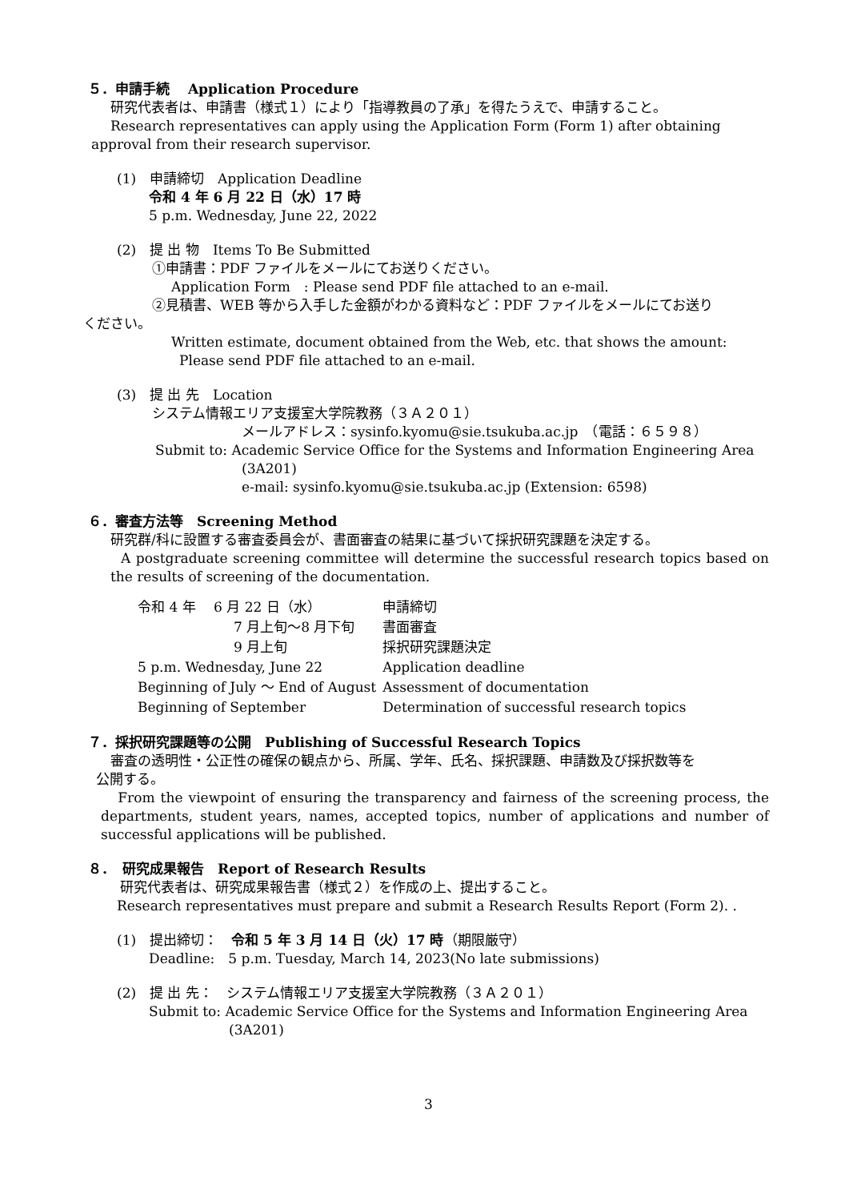５．申請手続　 Application Procedure
研究代表者は、申請書（様式１）により「指導教員の了承」を得たうえで、申請すること。
Research representatives can apply using the Application Form (Form 1) after obtaining
approval from their research supervisor.
(1)　申請締切　Application Deadline
令和 4 年 6 月 22 日（水）17 時
5 p.m. Wednesday, June 22, 2022
(2)　提 出 物　Items To Be Submitted
①申請書：PDF ファイルをメールにてお送りください。
Application Form　: Please send PDF file attached to an e-mail.
②見積書、WEB 等から入手した金額がわかる資料など：PDF ファイルをメールにてお送り
ください。
Written estimate, document obtained from the Web, etc. that shows the amount:
Please send PDF file attached to an e-mail.
(3)　提 出 先　Location
システム情報エリア支援室大学院教務（３Ａ２０１）
メールアドレス：sysinfo.kyomu@sie.tsukuba.ac.jp　（電話：６５９８）
Submit to: Academic Service Office for the Systems and Information Engineering Area
(3A201)
e-mail: sysinfo.kyomu@sie.tsukuba.ac.jp (Extension: 6598)
６．審査方法等　Screening Method
研究群/科に設置する審査委員会が、書面審査の結果に基づいて採択研究課題を決定する。
A postgraduate screening committee will determine the successful research topics based on the results of screening of the documentation.
| 令和 4 年 6 月 22 日（水） | 申請締切 |
| 7 月上旬〜8 月下旬 | 書面審査 |
| 9 月上旬 | 採択研究課題決定 |
| 5 p.m. Wednesday, June 22 | Application deadline |
| Beginning of July ～ End of August | Assessment of documentation |
| Beginning of September | Determination of successful research topics |
７．採択研究課題等の公開　Publishing of Successful Research Topics
審査の透明性・公正性の確保の観点から、所属、学年、氏名、採択課題、申請数及び採択数等を
公開する。
From the viewpoint of ensuring the transparency and fairness of the screening process, the departments, student years, names, accepted topics, number of applications and number of successful applications will be published.
８．　研究成果報告　Report of Research Results
研究代表者は、研究成果報告書（様式２）を作成の上、提出すること。
Research representatives must prepare and submit a Research Results Report (Form 2). .
(1)　提出締切：　令和 5 年 3 月 14 日（火）17 時（期限厳守）
Deadline:　5 p.m. Tuesday, March 14, 2023(No late submissions)
(2)　提 出 先：　システム情報エリア支援室大学院教務（３Ａ２０１）
Submit to: Academic Service Office for the Systems and Information Engineering Area
(3A201)
3